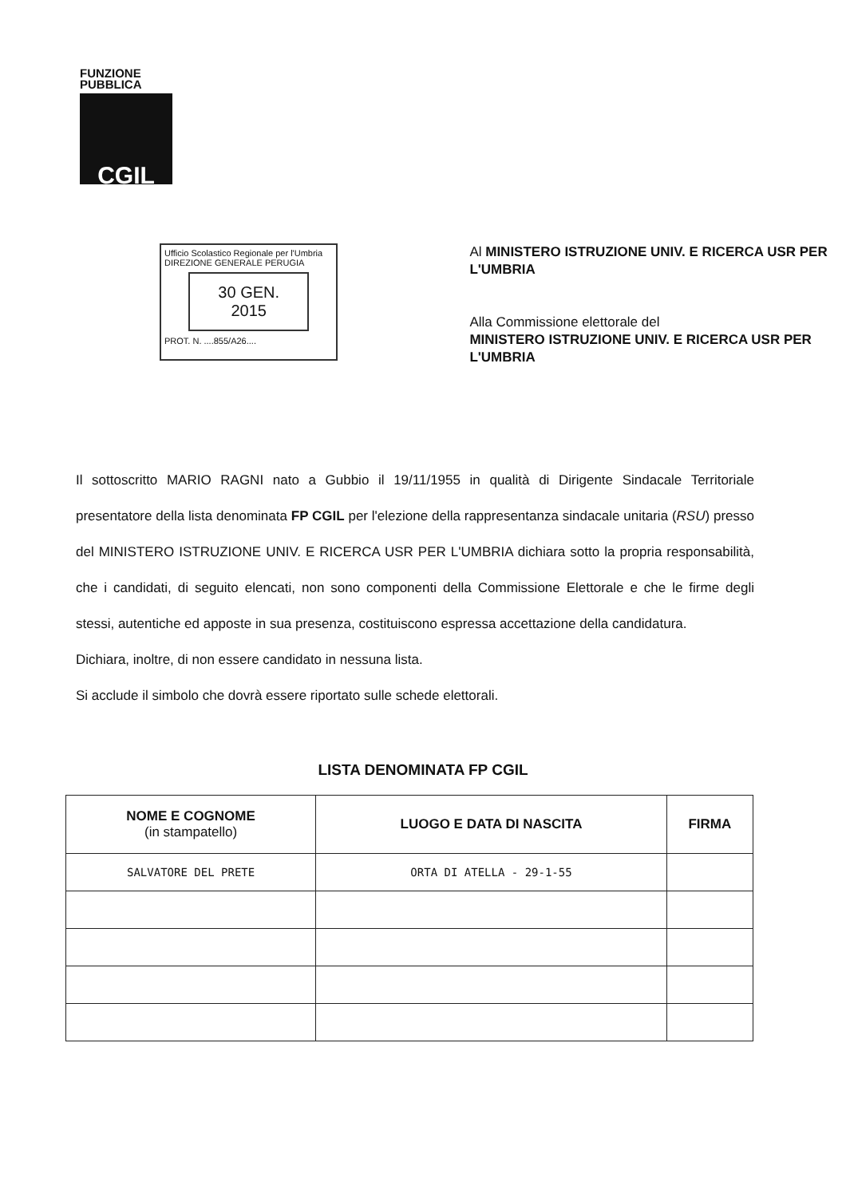FUNZIONE
PUBBLICA
CGIL
Ufficio Scolastico Regionale per l'Umbria
DIREZIONE GENERALE PERUGIA
30 GEN. 2015
PROT. N. ....855/A26....
Al MINISTERO ISTRUZIONE UNIV. E RICERCA USR PER L'UMBRIA
Alla Commissione elettorale del
MINISTERO ISTRUZIONE UNIV. E RICERCA USR PER L'UMBRIA
Il sottoscritto MARIO RAGNI nato a Gubbio il 19/11/1955 in qualità di Dirigente Sindacale Territoriale presentatore della lista denominata FP CGIL per l'elezione della rappresentanza sindacale unitaria (RSU) presso del MINISTERO ISTRUZIONE UNIV. E RICERCA USR PER L'UMBRIA dichiara sotto la propria responsabilità, che i candidati, di seguito elencati, non sono componenti della Commissione Elettorale e che le firme degli stessi, autentiche ed apposte in sua presenza, costituiscono espressa accettazione della candidatura.
Dichiara, inoltre, di non essere candidato in nessuna lista.
Si acclude il simbolo che dovrà essere riportato sulle schede elettorali.
LISTA DENOMINATA FP CGIL
| NOME E COGNOME (in stampatello) | LUOGO E DATA DI NASCITA | FIRMA |
| --- | --- | --- |
| SALVATORE DEL PRETE | ORTA DI ATELLA - 29-1-55 | |